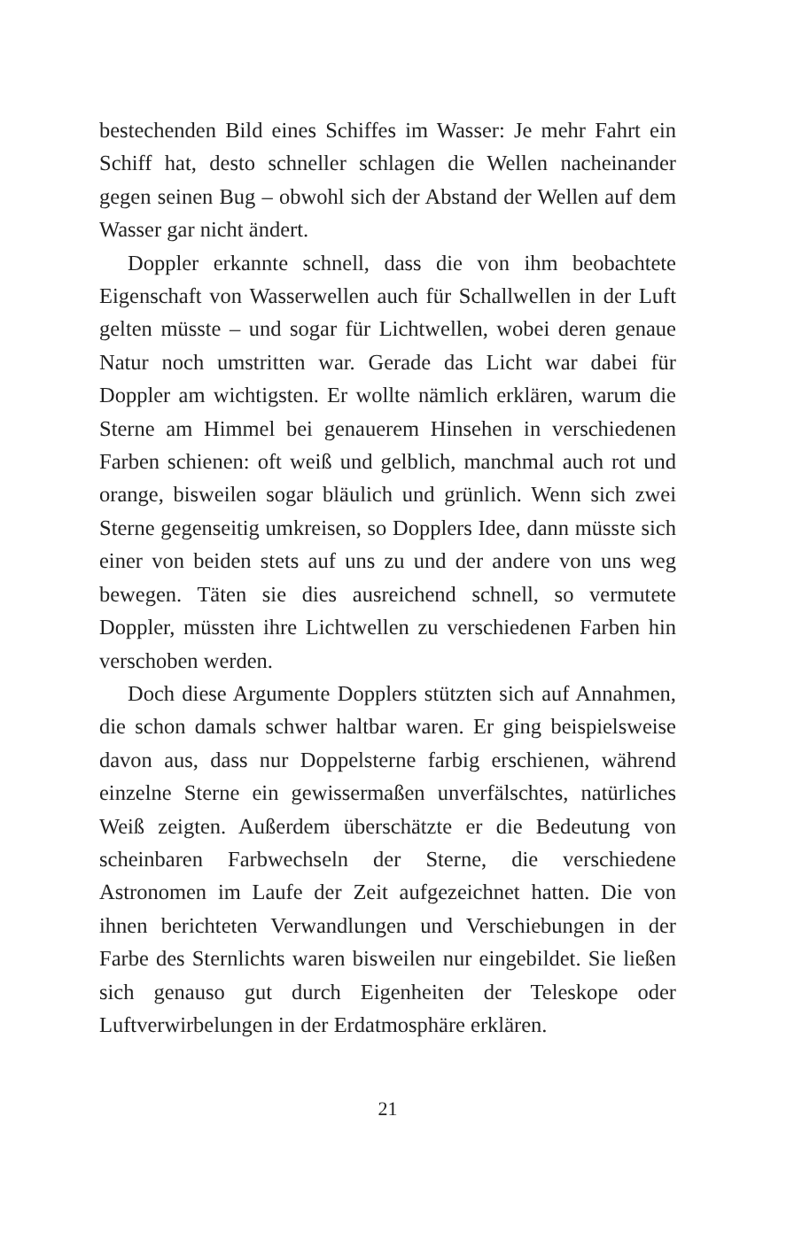bestechenden Bild eines Schiffes im Wasser: Je mehr Fahrt ein Schiff hat, desto schneller schlagen die Wellen nachei­nander gegen seinen Bug – obwohl sich der Abstand der Wellen auf dem Wasser gar nicht ändert.
Doppler erkannte schnell, dass die von ihm beobachtete Eigenschaft von Wasserwellen auch für Schallwellen in der Luft gelten müsste – und sogar für Lichtwellen, wobei deren genaue Natur noch umstritten war. Gerade das Licht war da­bei für Doppler am wichtigsten. Er wollte nämlich erklären, warum die Sterne am Himmel bei genauerem Hinsehen in verschiedenen Farben schienen: oft weiß und gelblich, manchmal auch rot und orange, bisweilen sogar bläulich und grünlich. Wenn sich zwei Sterne gegenseitig umkreisen, so Dopplers Idee, dann müsste sich einer von beiden stets auf uns zu und der andere von uns weg bewegen. Täten sie dies ausreichend schnell, so vermutete Doppler, müssten ihre Lichtwellen zu verschiedenen Farben hin verschoben wer­den.
Doch diese Argumente Dopplers stützten sich auf Annah­men, die schon damals schwer haltbar waren. Er ging bei­spielsweise davon aus, dass nur Doppelsterne farbig erschie­nen, während einzelne Sterne ein gewissermaßen unver­fälschtes, natürliches Weiß zeigten. Außerdem überschätzte er die Bedeutung von scheinbaren Farbwechseln der Sterne, die verschiedene Astronomen im Laufe der Zeit aufgezeich­net hatten. Die von ihnen berichteten Verwandlungen und Verschiebungen in der Farbe des Sternlichts waren biswei­len nur eingebildet. Sie ließen sich genauso gut durch Eigen­heiten der Teleskope oder Luftverwirbelungen in der Erd­atmosphäre erklären.
21